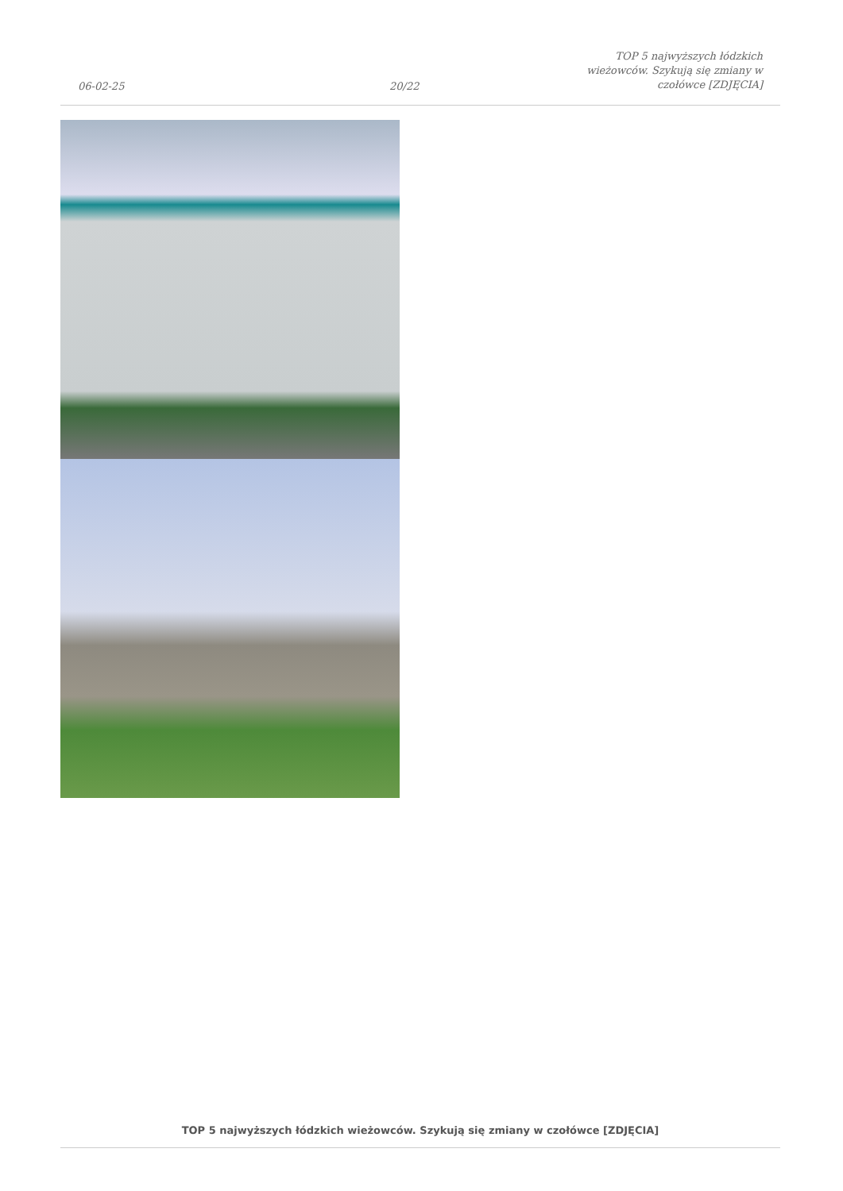06-02-25
20/22
TOP 5 najwyższych łódzkich wieżowców. Szykują się zmiany w czołówce [ZDJĘCIA]
TOP 5 najwyższych łódzkich wieżowców. Szykują się zmiany w czołówce [ZDJĘCIA]